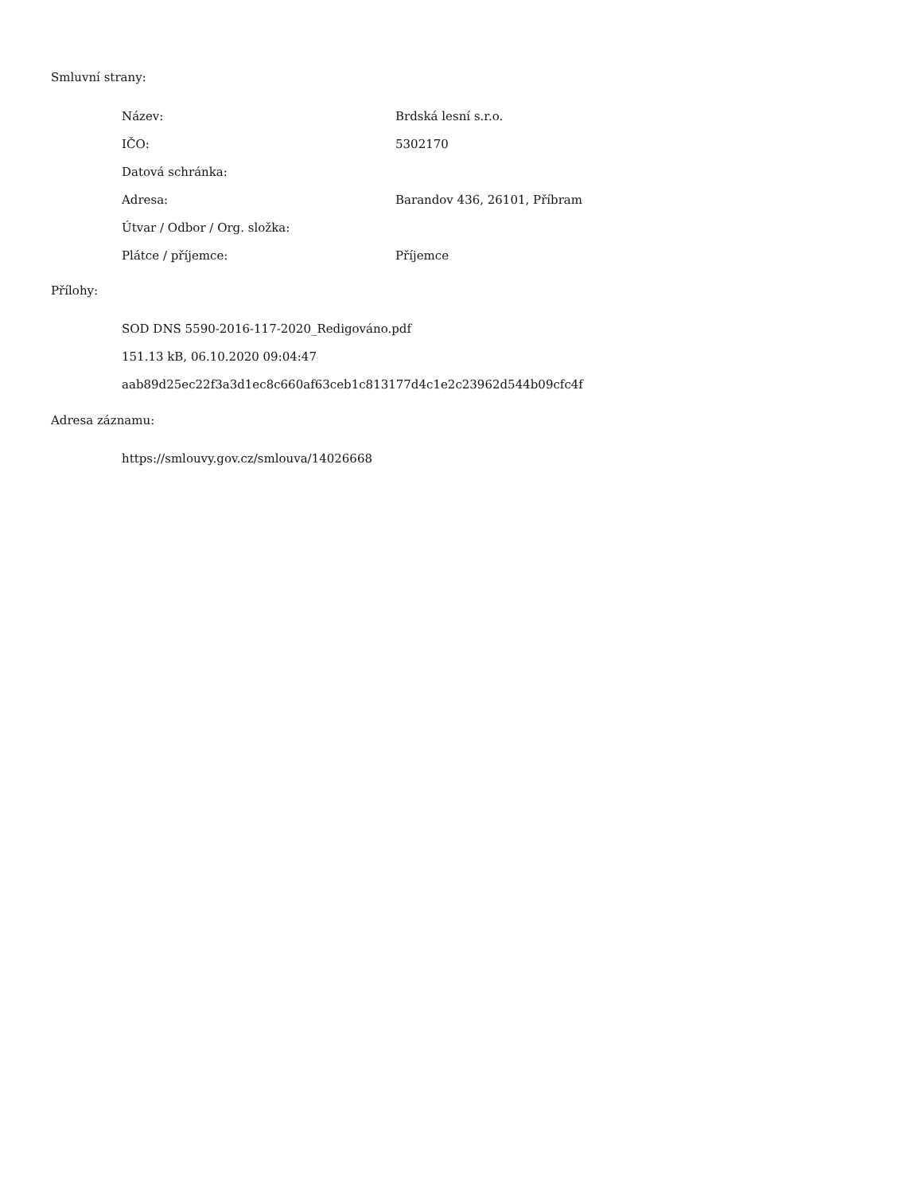Smluvní strany:
| Název: | Brdská lesní s.r.o. |
| IČO: | 5302170 |
| Datová schránka: | |
| Adresa: | Barandov 436, 26101, Příbram |
| Útvar / Odbor / Org. složka: | |
| Plátce / příjemce: | Příjemce |
Přílohy:
SOD DNS 5590-2016-117-2020_Redigováno.pdf
151.13 kB, 06.10.2020 09:04:47
aab89d25ec22f3a3d1ec8c660af63ceb1c813177d4c1e2c23962d544b09cfc4f
Adresa záznamu:
https://smlouvy.gov.cz/smlouva/14026668